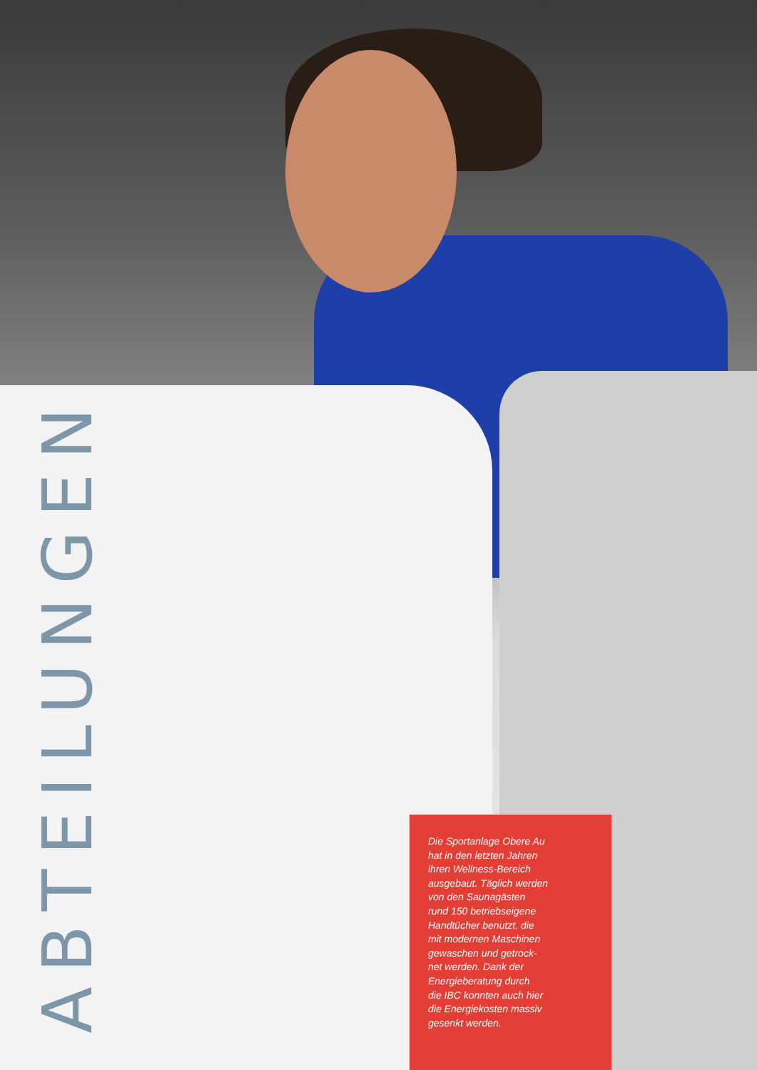ABTEILUNGEN
Die Sportanlage Obere Au
hat in den letzten Jahren
ihren Wellness-Bereich
ausgebaut. Täglich werden
von den Saunagästen
rund 150 betriebseigene
Handtücher benutzt, die
mit modernen Maschinen
gewaschen und getrock-
net werden. Dank der
Energieberatung durch
die IBC konnten auch hier
die Energiekosten massiv
gesenkt werden.